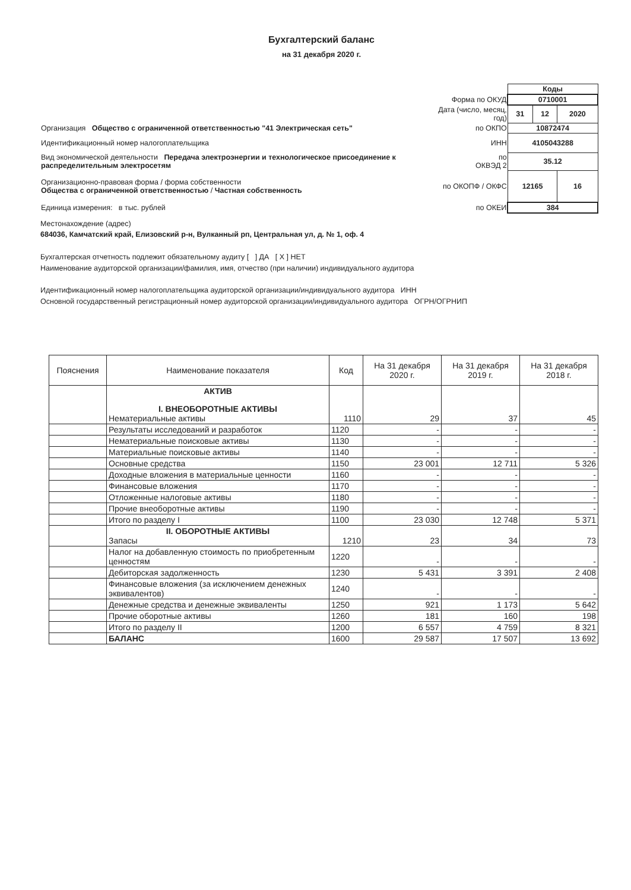Бухгалтерский баланс
на 31 декабря 2020 г.
| | | Коды | | |
| | Форма по ОКУД | 0710001 | | |
| | Дата (число, месяц, год) | 31 | 12 | 2020 |
| Организация Общество с ограниченной ответственностью "41 Электрическая сеть" | по ОКПО | 10872474 | | |
| Идентификационный номер налогоплательщика | ИНН | 4105043288 | | |
| Вид экономической деятельности Передача электроэнергии и технологическое присоединение к распределительным электросетям | по ОКВЭД 2 | 35.12 | | |
| Организационно-правовая форма / форма собственности Общества с ограниченной ответственностью / Частная собственность | по ОКОПФ / ОКФС | 12165 | | 16 |
| Единица измерения: в тыс. рублей | по ОКЕИ | 384 | | |
Местонахождение (адрес)
684036, Камчатский край, Елизовский р-н, Вулканный рп, Центральная ул, д. № 1, оф. 4
Бухгалтерская отчетность подлежит обязательному аудиту [ ] ДА [ X ] НЕТ
Наименование аудиторской организации/фамилия, имя, отчество (при наличии) индивидуального аудитора
Идентификационный номер налогоплательщика аудиторской организации/индивидуального аудитора ИНН
Основной государственный регистрационный номер аудиторской организации/индивидуального аудитора ОГРН/ОГРНИП
| Пояснения | Наименование показателя | Код | На 31 декабря 2020 г. | На 31 декабря 2019 г. | На 31 декабря 2018 г. |
| --- | --- | --- | --- | --- | --- |
| | АКТИВ I. ВНЕОБОРОТНЫЕ АКТИВЫ Нематериальные активы | 1110 | 29 | 37 | 45 |
| | Результаты исследований и разработок | 1120 | - | - | - |
| | Нематериальные поисковые активы | 1130 | - | - | - |
| | Материальные поисковые активы | 1140 | - | - | - |
| | Основные средства | 1150 | 23 001 | 12 711 | 5 326 |
| | Доходные вложения в материальные ценности | 1160 | - | - | - |
| | Финансовые вложения | 1170 | - | - | - |
| | Отложенные налоговые активы | 1180 | - | - | - |
| | Прочие внеоборотные активы | 1190 | - | - | - |
| | Итого по разделу I | 1100 | 23 030 | 12 748 | 5 371 |
| | II. ОБОРОТНЫЕ АКТИВЫ Запасы | 1210 | 23 | 34 | 73 |
| | Налог на добавленную стоимость по приобретенным ценностям | 1220 | - | - | - |
| | Дебиторская задолженность | 1230 | 5 431 | 3 391 | 2 408 |
| | Финансовые вложения (за исключением денежных эквивалентов) | 1240 | - | - | - |
| | Денежные средства и денежные эквиваленты | 1250 | 921 | 1 173 | 5 642 |
| | Прочие оборотные активы | 1260 | 181 | 160 | 198 |
| | Итого по разделу II | 1200 | 6 557 | 4 759 | 8 321 |
| | БАЛАНС | 1600 | 29 587 | 17 507 | 13 692 |